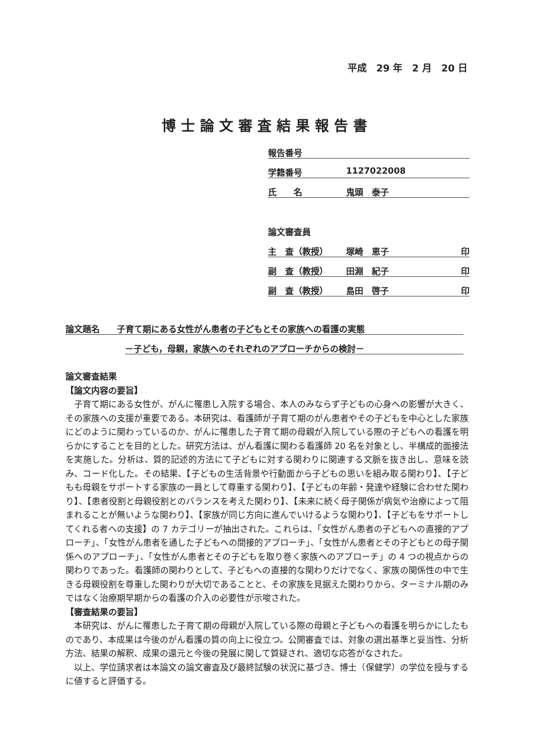平成　29 年　2 月　20 日
博士論文審査結果報告書
報告番号
学籍番号 1127022008
氏　　名 鬼頭　泰子
論文審査員
主　査（教授） 塚崎　恵子 印
副　査（教授） 田淵　紀子 印
副　査（教授） 島田　啓子 印
論文題名　　子育て期にある女性がん患者の子どもとその家族への看護の実態
－子ども，母親，家族へのそれぞれのアプローチからの検討－
論文審査結果
【論文内容の要旨】
子育て期にある女性が、がんに罹患し入院する場合、本人のみならず子どもの心身への影響が大きく、その家族への支援が重要である。本研究は、看護師が子育て期のがん患者やその子どもを中心とした家族にどのように関わっているのか、がんに罹患した子育て期の母親が入院している際の子どもへの看護を明らかにすることを目的とした。研究方法は、がん看護に関わる看護師 20 名を対象とし、半構成的面接法を実施した。分析は、質的記述的方法にて子どもに対する関わりに関連する文脈を抜き出し、意味を読み、コード化した。その結果、【子どもの生活背景や行動面から子どもの思いを組み取る関わり】、【子どもも母親をサポートする家族の一員として尊重する関わり】、【子どもの年齢・発達や経験に合わせた関わり】、【患者役割と母親役割とのバランスを考えた関わり】、【未来に続く母子関係が病気や治療によって阻まれることが無いような関わり】、【家族が同じ方向に進んでいけるような関わり】、【子どもをサポートしてくれる者への支援】の 7 カテゴリーが抽出された。これらは、「女性がん患者の子どもへの直接的アプローチ」、「女性がん患者を通した子どもへの間接的アプローチ」、「女性がん患者とその子どもとの母子関係へのアプローチ」、「女性がん患者とその子どもを取り巻く家族へのアプローチ」の 4 つの視点からの関わりであった。看護師の関わりとして、子どもへの直接的な関わりだけでなく、家族の関係性の中で生きる母親役割を尊重した関わりが大切であることと、その家族を見据えた関わりから、ターミナル期のみではなく治療期早期からの看護の介入の必要性が示唆された。
【審査結果の要旨】
本研究は、がんに罹患した子育て期の母親が入院している際の母親と子どもへの看護を明らかにしたものであり、本成果は今後のがん看護の質の向上に役立つ。公開審査では、対象の選出基準と妥当性、分析方法、結果の解釈、成果の還元と今後の発展に関して質疑され、適切な応答がなされた。
以上、学位請求者は本論文の論文審査及び最終試験の状況に基づき、博士（保健学）の学位を授与するに値すると評価する。